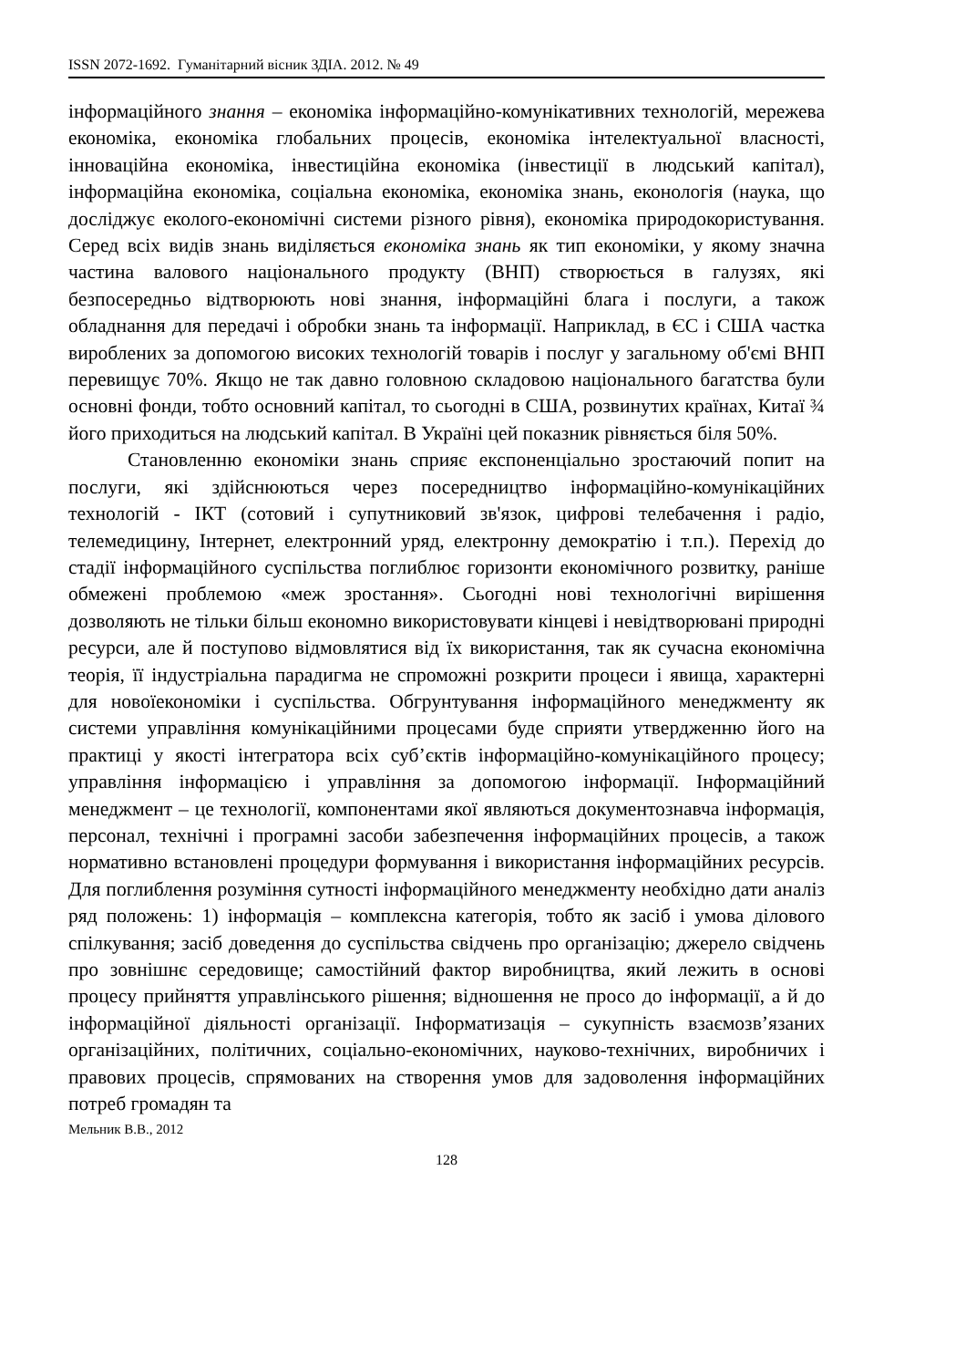ISSN 2072-1692. Гуманітарний вісник ЗДІА. 2012. № 49
інформаційного знання – економіка інформаційно-комунікативних технологій, мережева економіка, економіка глобальних процесів, економіка інтелектуальної власності, інноваційна економіка, інвестиційна економіка (інвестиції в людський капітал), інформаційна економіка, соціальна економіка, економіка знань, еконологія (наука, що досліджує еколого-економічні системи різного рівня), економіка природокористування. Серед всіх видів знань виділяється економіка знань як тип економіки, у якому значна частина валового національного продукту (ВНП) створюється в галузях, які безпосередньо відтворюють нові знання, інформаційні блага і послуги, а також обладнання для передачі і обробки знань та інформації. Наприклад, в ЄС і США частка вироблених за допомогою високих технологій товарів і послуг у загальному об'ємі ВНП перевищує 70%. Якщо не так давно головною складовою національного багатства були основні фонди, тобто основний капітал, то сьогодні в США, розвинутих країнах, Китаї ¾ його приходиться на людський капітал. В Україні цей показник рівняється біля 50%.
Становленню економіки знань сприяє експоненціально зростаючий попит на послуги, які здійснюються через посередництво інформаційно-комунікаційних технологій - ІКТ (сотовий і супутниковий зв'язок, цифрові телебачення і радіо, телемедицину, Інтернет, електронний уряд, електронну демократію і т.п.). Перехід до стадії інформаційного суспільства поглиблює горизонти економічного розвитку, раніше обмежені проблемою «меж зростання». Сьогодні нові технологічні вирішення дозволяють не тільки більш економно використовувати кінцеві і невідтворювані природні ресурси, але й поступово відмовлятися від їх використання, так як сучасна економічна теорія, її індустріальна парадигма не спроможні розкрити процеси і явища, характерні для новоїекономіки і суспільства. Обгрунтування інформаційного менеджменту як системи управління комунікаційними процесами буде сприяти утвердженню його на практиці у якості інтегратора всіх суб’єктів інформаційно-комунікаційного процесу; управління інформацією і управління за допомогою інформації. Інформаційний менеджмент – це технології, компонентами якої являються документознавча інформація, персонал, технічні і програмні засоби забезпечення інформаційних процесів, а також нормативно встановлені процедури формування і використання інформаційних ресурсів. Для поглиблення розуміння сутності інформаційного менеджменту необхідно дати аналіз ряд положень: 1) інформація – комплексна категорія, тобто як засіб і умова ділового спілкування; засіб доведення до суспільства свідчень про організацію; джерело свідчень про зовнішнє середовище; самостійний фактор виробництва, який лежить в основі процесу прийняття управлінського рішення; відношення не просо до інформації, а й до інформаційної діяльності організації. Інформатизація – сукупність взаємозв’язаних організаційних, політичних, соціально-економічних, науково-технічних, виробничих і правових процесів, спрямованих на створення умов для задоволення інформаційних потреб громадян та
Мельник В.В., 2012
128